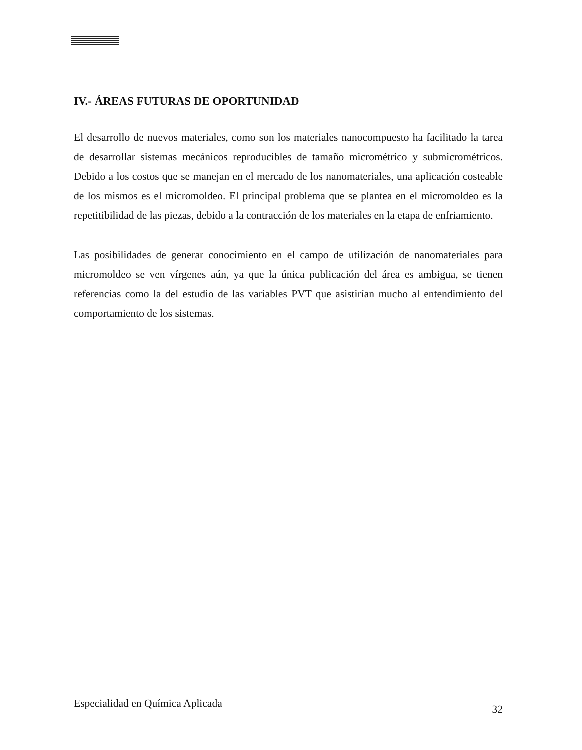IV.- ÁREAS FUTURAS DE OPORTUNIDAD
El desarrollo de nuevos materiales, como son los materiales nanocompuesto ha facilitado la tarea de desarrollar sistemas mecánicos reproducibles de tamaño micrométrico y submicrométricos. Debido a los costos que se manejan en el mercado de los nanomateriales, una aplicación costeable de los mismos es el micromoldeo. El principal problema que se plantea en el micromoldeo es la repetitibilidad de las piezas, debido a la contracción de los materiales en la etapa de enfriamiento.
Las posibilidades de generar conocimiento en el campo de utilización de nanomateriales para micromoldeo se ven vírgenes aún, ya que la única publicación del área es ambigua, se tienen referencias como la del estudio de las variables PVT que asistirían mucho al entendimiento del comportamiento de los sistemas.
Especialidad en Química Aplicada 32